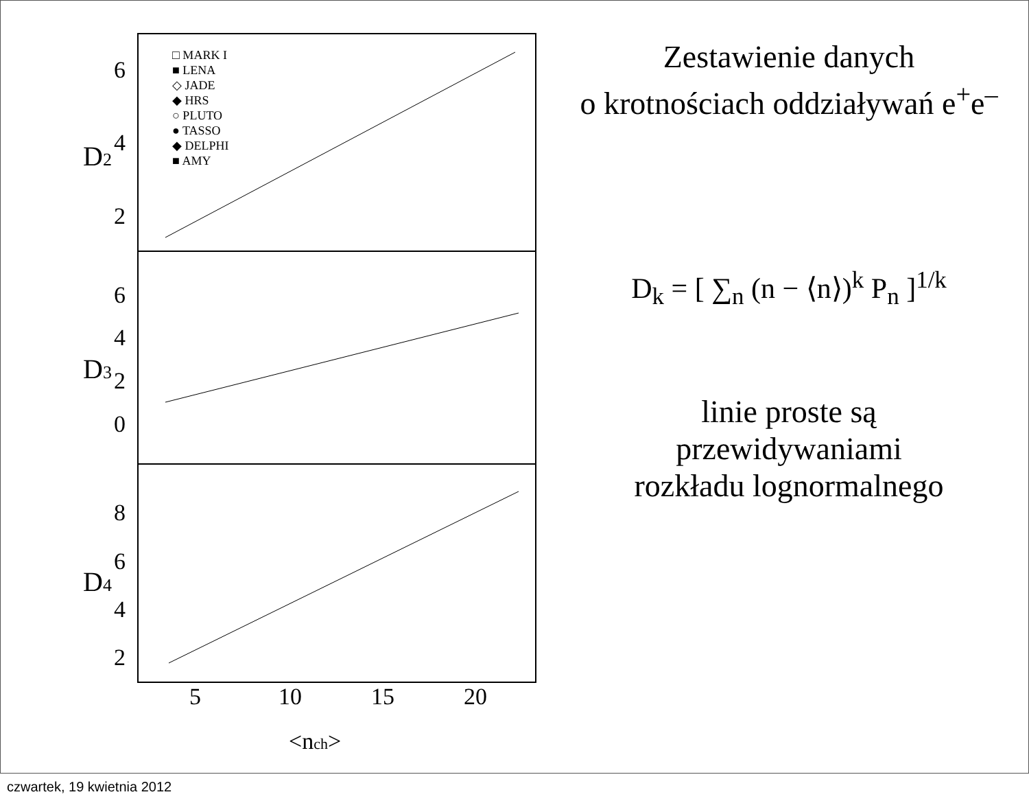6
4
2
6
4
2
0
8
6
4
2
5
10
15
20
<nch>
D2
D3
D4
□ MARK I
■ LENA
◇ JADE
◆ HRS
○ PLUTO
● TASSO
◆ DELPHI
■ AMY
Zestawienie danych
o krotnościach oddziaływań e<sup>+</sup>e<sup>–</sup>
D<sub>k</sub> = [ ∑<sub>n</sub> (n − ⟨n⟩)<sup>k</sup> P<sub>n</sub> ]<sup>1/k</sup>
linie proste są
przewidywaniami
rozkładu lognormalnego
czwartek, 19 kwietnia 2012